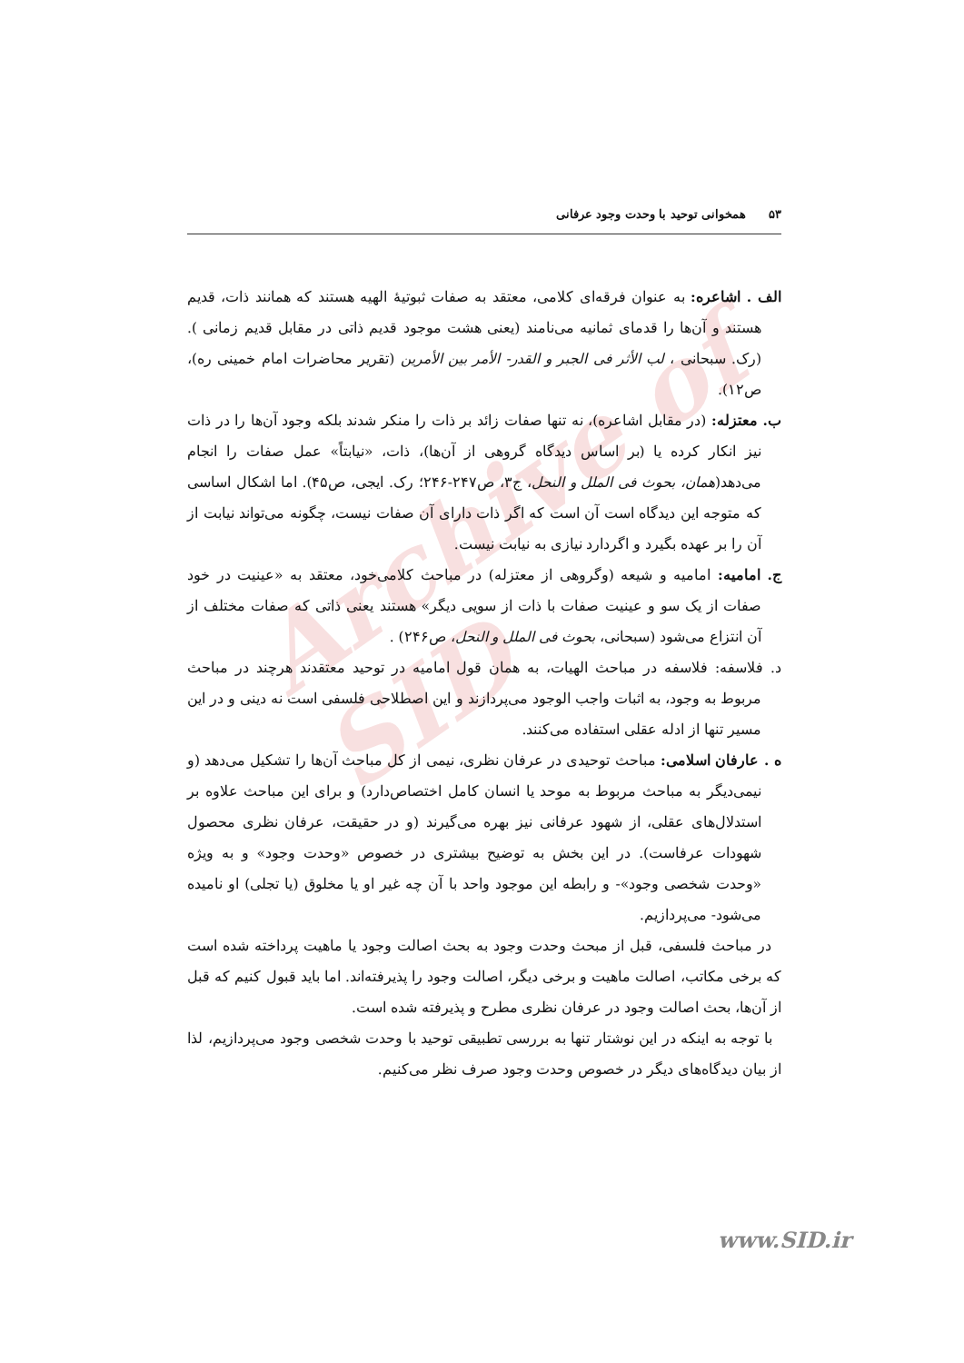Archive of SID
۵۳ همخوانی توحید با وحدت وجود عرفانی
الف . اشاعره: به عنوان فرقه‌ای کلامی، معتقد به صفات ثبوتیهٔ الهیه هستند که همانند ذات، قدیم هستند و آن‌ها را قدمای ثمانیه می‌نامند (یعنی هشت موجود قدیم ذاتی در مقابل قدیم زمانی ). (رک. سبحانی ، لب الأثر فی الجبر و القدر- الأمر بین الأمرین (تقریر محاضرات امام خمینی ره)، ص۱۲).
ب. معتزله: (در مقابل اشاعره)، نه تنها صفات زائد بر ذات را منکر شدند بلکه وجود آن‌ها را در ذات نیز انکار کرده یا (بر اساس دیدگاه گروهی از آن‌ها)، ذات، «نیابتاً» عمل صفات را انجام می‌دهد(همان، بحوث فی الملل و النحل، ج۳، ص۲۴۷-۲۴۶؛ رک. ایجی، ص۴۵). اما اشکال اساسی که متوجه این دیدگاه است آن است که اگر ذات دارای آن صفات نیست، چگونه می‌تواند نیابت از آن را بر عهده بگیرد و اگردارد نیازی به نیابت نیست.
ج. امامیه: امامیه و شیعه (وگروهی از معتزله) در مباحث کلامی‌خود، معتقد به «عینیت در خود صفات از یک سو و عینیت صفات با ذات از سویی دیگر» هستند یعنی ذاتی که صفات مختلف از آن انتزاع می‌شود (سبحانی، بحوث فی الملل و النحل، ص۲۴۶) .
د. فلاسفه: فلاسفه در مباحث الهیات، به همان قول امامیه در توحید معتقدند هرچند در مباحث مربوط به وجود، به اثبات واجب الوجود می‌پردازند و این اصطلاحی فلسفی است نه دینی و در این مسیر تنها از ادله عقلی استفاده می‌کنند.
ه . عارفان اسلامی: مباحث توحیدی در عرفان نظری، نیمی از کل مباحث آن‌ها را تشکیل می‌دهد (و نیمی‌دیگر به مباحث مربوط به موحد یا انسان کامل اختصاص‌دارد) و برای این مباحث علاوه بر استدلال‌های عقلی، از شهود عرفانی نیز بهره می‌گیرند (و در حقیقت، عرفان نظری محصول شهودات عرفاست). در این بخش به توضیح بیشتری در خصوص «وحدت وجود» و به ویژه «وحدت شخصی وجود»- و رابطه این موجود واحد با آن چه غیر او یا مخلوق (یا تجلی) او نامیده می‌شود- می‌پردازیم.
در مباحث فلسفی، قبل از مبحث وحدت وجود به بحث اصالت وجود یا ماهیت پرداخته شده است که برخی مکاتب، اصالت ماهیت و برخی دیگر، اصالت وجود را پذیرفته‌اند. اما باید قبول کنیم که قبل از آن‌ها، بحث اصالت وجود در عرفان نظری مطرح و پذیرفته شده است.
با توجه به اینکه در این نوشتار تنها به بررسی تطبیقی توحید با وحدت شخصی وجود می‌پردازیم، لذا از بیان دیدگاه‌های دیگر در خصوص وحدت وجود صرف نظر می‌کنیم.
www.SID.ir